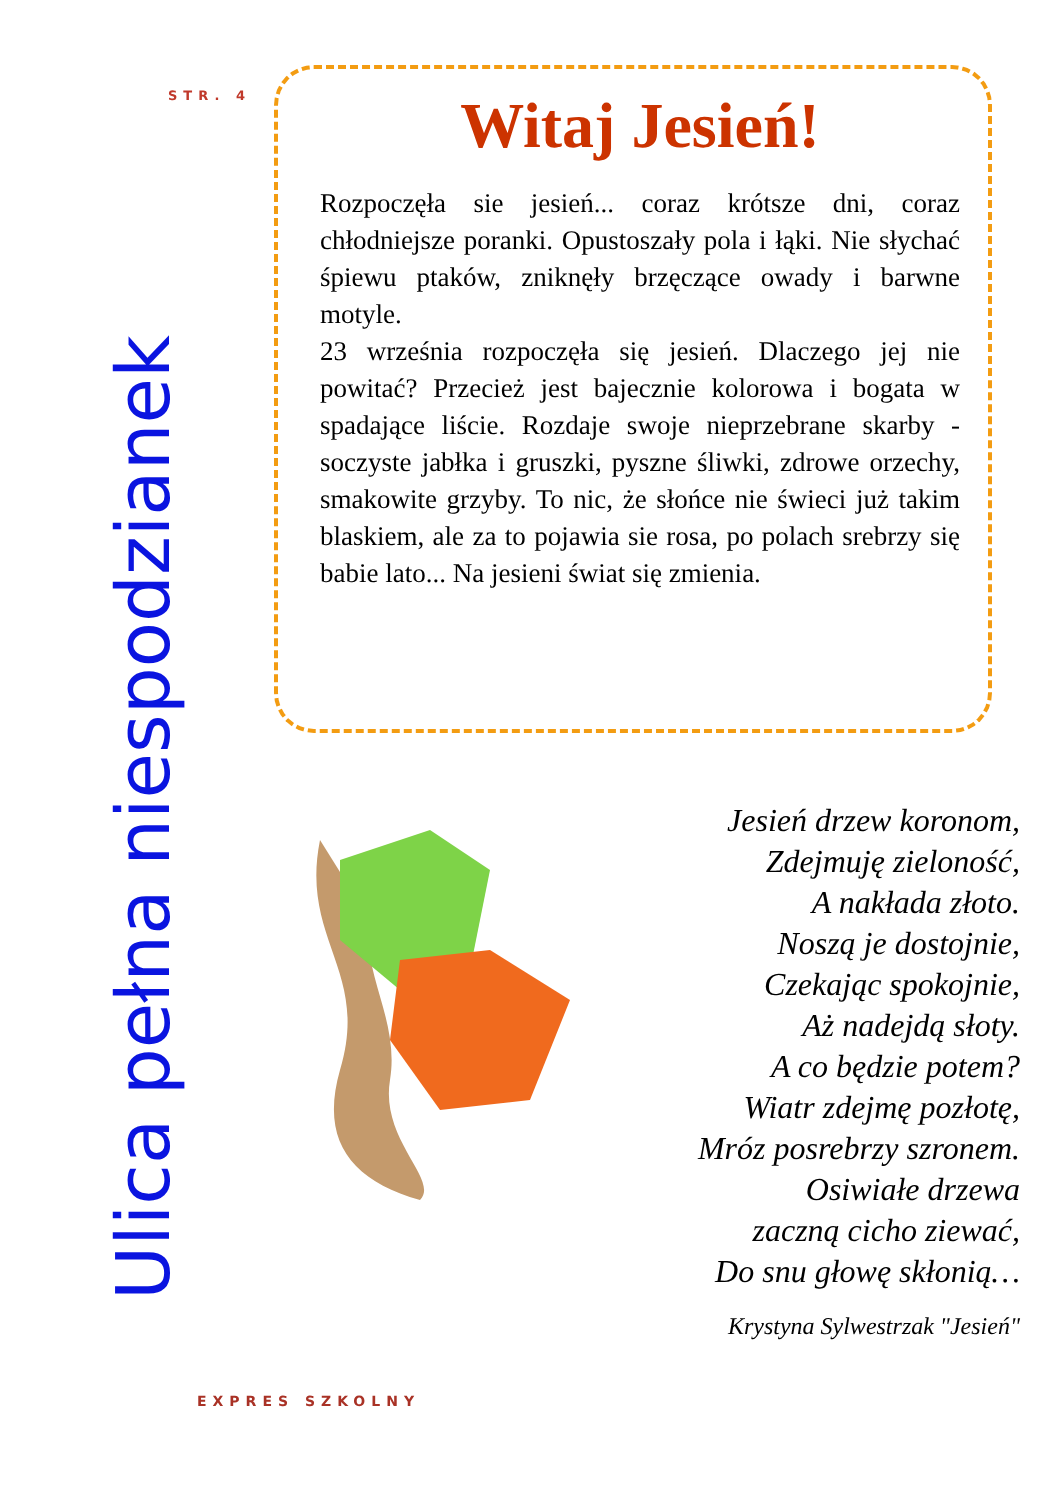STR. 4
Ulica pełna niespodzianek
Witaj Jesień!
Rozpoczęła sie jesień... coraz krótsze dni, coraz chłodniejsze poranki. Opustoszały pola i łąki. Nie słychać śpiewu ptaków, zniknęły brzęczące owady i barwne motyle.
23 września rozpoczęła się jesień. Dlaczego jej nie powitać? Przecież jest bajecznie kolorowa i bogata w spadające liście. Rozdaje swoje nieprzebrane skarby - soczyste jabłka i gruszki, pyszne śliwki, zdrowe orzechy, smakowite grzyby. To nic, że słońce nie świeci już takim blaskiem, ale za to pojawia sie rosa, po polach srebrzy się babie lato... Na jesieni świat się zmienia.
Jesień drzew koronom,
Zdejmuję zieloność,
A nakłada złoto.
Noszą je dostojnie,
Czekając spokojnie,
Aż nadejdą słoty.
A co będzie potem?
Wiatr zdejmę pozłotę,
Mróz posrebrzy szronem.
Osiwiałe drzewa
zaczną cicho ziewać,
Do snu głowę skłonią…
Krystyna Sylwestrzak "Jesień"
EXPRES SZKOLNY